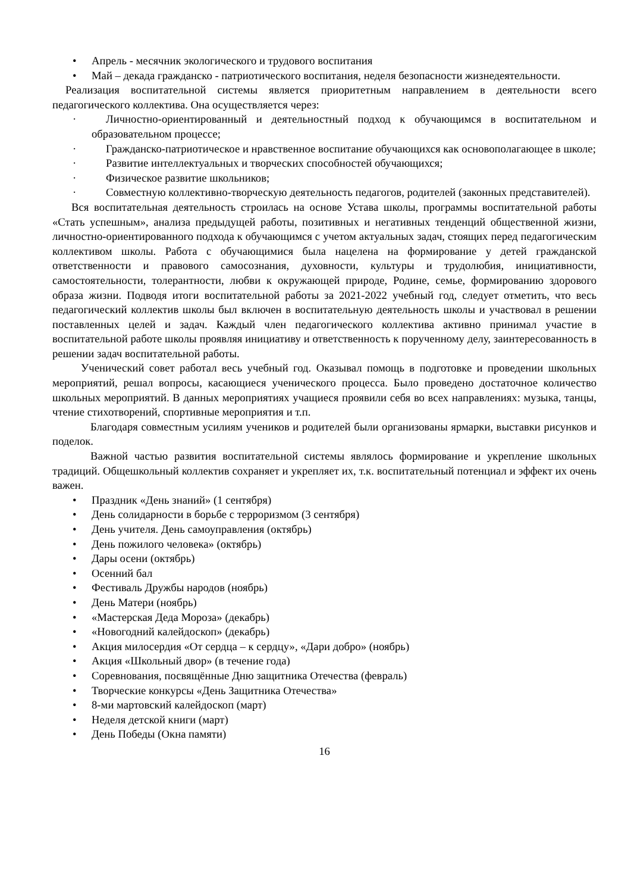• Апрель - месячник экологического и трудового воспитания
• Май – декада гражданско - патриотического воспитания, неделя безопасности жизнедеятельности.
Реализация воспитательной системы является приоритетным направлением в деятельности всего педагогического коллектива. Она осуществляется через:
· Личностно-ориентированный и деятельностный подход к обучающимся в воспитательном и образовательном процессе;
· Гражданско-патриотическое и нравственное воспитание обучающихся как основополагающее в школе;
· Развитие интеллектуальных и творческих способностей обучающихся;
· Физическое развитие школьников;
· Совместную коллективно-творческую деятельность педагогов, родителей (законных представителей).
Вся воспитательная деятельность строилась на основе Устава школы, программы воспитательной работы «Стать успешным», анализа предыдущей работы, позитивных и негативных тенденций общественной жизни, личностно-ориентированного подхода к обучающимся с учетом актуальных задач, стоящих перед педагогическим коллективом школы. Работа с обучающимися была нацелена на формирование у детей гражданской ответственности и правового самосознания, духовности, культуры и трудолюбия, инициативности, самостоятельности, толерантности, любви к окружающей природе, Родине, семье, формированию здорового образа жизни. Подводя итоги воспитательной работы за 2021-2022 учебный год, следует отметить, что весь педагогический коллектив школы был включен в воспитательную деятельность школы и участвовал в решении поставленных целей и задач. Каждый член педагогического коллектива активно принимал участие в воспитательной работе школы проявляя инициативу и ответственность к порученному делу, заинтересованность в решении задач воспитательной работы.
Ученический совет работал весь учебный год. Оказывал помощь в подготовке и проведении школьных мероприятий, решал вопросы, касающиеся ученического процесса. Было проведено достаточное количество школьных мероприятий. В данных мероприятиях учащиеся проявили себя во всех направлениях: музыка, танцы, чтение стихотворений, спортивные мероприятия и т.п.
Благодаря совместным усилиям учеников и родителей были организованы ярмарки, выставки рисунков и поделок.
Важной частью развития воспитательной системы являлось формирование и укрепление школьных традиций. Общешкольный коллектив сохраняет и укрепляет их, т.к. воспитательный потенциал и эффект их очень важен.
• Праздник «День знаний» (1 сентября)
• День солидарности в борьбе с терроризмом (3 сентября)
• День учителя. День самоуправления (октябрь)
• День пожилого человека» (октябрь)
• Дары осени (октябрь)
• Осенний бал
• Фестиваль Дружбы народов (ноябрь)
• День Матери (ноябрь)
• «Мастерская Деда Мороза» (декабрь)
• «Новогодний калейдоскоп» (декабрь)
• Акция милосердия «От сердца – к сердцу», «Дари добро» (ноябрь)
• Акция «Школьный двор» (в течение года)
• Соревнования, посвящённые Дню защитника Отечества (февраль)
• Творческие конкурсы «День Защитника Отечества»
• 8-ми мартовский калейдоскоп (март)
• Неделя детской книги (март)
• День Победы (Окна памяти)
16